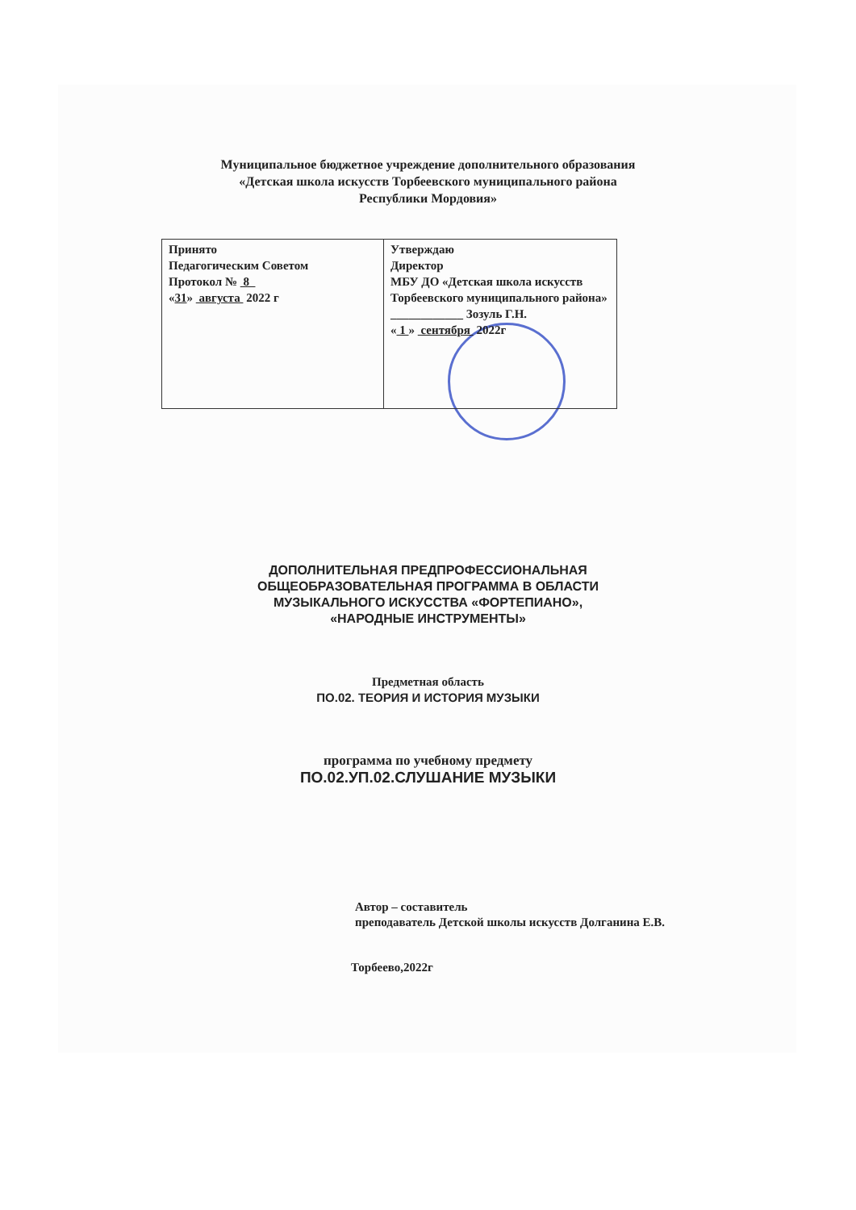Муниципальное бюджетное учреждение дополнительного образования
«Детская школа искусств Торбеевского муниципального района
Республики Мордовия»
| Принято Педагогическим Советом Протокол № 8 « 31 » августа 2022 г | Утверждаю Директор МБУ ДО «Детская школа искусств Торбеевского муниципального района» ____________ Зозуль Г.Н. « 1 » сентября 2022г |
ДОПОЛНИТЕЛЬНАЯ ПРЕДПРОФЕССИОНАЛЬНАЯ
ОБЩЕОБРАЗОВАТЕЛЬНАЯ ПРОГРАММА В ОБЛАСТИ
МУЗЫКАЛЬНОГО ИСКУССТВА «ФОРТЕПИАНО»,
«НАРОДНЫЕ ИНСТРУМЕНТЫ»
Предметная область
ПО.02. ТЕОРИЯ И ИСТОРИЯ МУЗЫКИ
программа по учебному предмету
ПО.02.УП.02.СЛУШАНИЕ МУЗЫКИ
Автор – составитель
преподаватель Детской школы искусств Долганина Е.В.
Торбеево,2022г